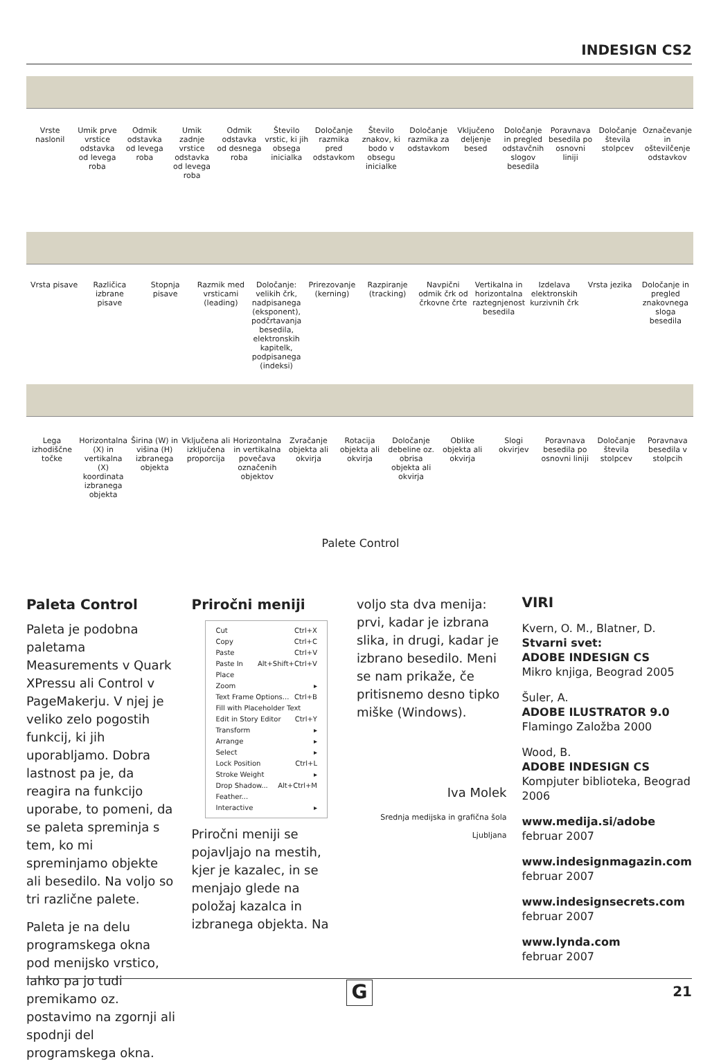INDESIGN CS2
Vrste naslonil Umik prve vrstice odstavka od levega roba
Odmik odstavka od levega roba Umik zadnje vrstice odstavka od levega roba
Odmik odstavka od desnega roba Število vrstic, ki jih obsega inicialka
Določanje razmika pred odstavkom
Število znakov, ki bodo v obsegu inicialke
Določanje razmika za odstavkom Vključeno deljenje besed Določanje in pregled odstavčnih slogov besedila
Poravnava besedila po osnovni liniji
Določanje števila stolpcev Označevanje in oštevilčenje odstavkov
Vrsta pisave Različica izbrane pisave Stopnja pisave Razmik med vrsticami (leading) Določanje: velikih črk, nadpisanega (eksponent), podčrtavanja besedila, elektronskih kapitelk, podpisanega (indeksi)
Prirezovanje (kerning) Razpiranje (tracking) Navpični odmik črk od črkovne črte
Vertikalna in horizontalna raztegnjenost besedila
Izdelava elektronskih kurzivnih črk
Vrsta jezika Določanje in pregled znakovnega sloga besedila
Lega izhodiščne točke Horizontalna (X) in vertikalna (X) koordinata izbranega objekta
Širina (W) in višina (H) izbranega objekta
Vključena ali izključena proporcija
Horizontalna in vertikalna povečava označenih objektov
Zvračanje objekta ali okvirja Rotacija objekta ali okvirja Določanje debeline oz. obrisa objekta ali okvirja
Oblike objekta ali okvirja Slogi okvirjev Poravnava besedila po osnovni liniji
Določanje števila stolpcev Poravnava besedila v stolpcih
Palete Control
Paleta Control
Paleta je podobna paletama Measurements v Quark XPressu ali Control v PageMakerju. V njej je veliko zelo pogostih funkcij, ki jih uporabljamo. Dobra lastnost pa je, da reagira na funkcijo uporabe, to pomeni, da se paleta spreminja s tem, ko mi spreminjamo objekte ali besedilo. Na voljo so tri različne palete.
Paleta je na delu programskega okna pod menijsko vrstico, lahko pa jo tudi premikamo oz. postavimo na zgornji ali spodnji del programskega okna.
Priročni meniji
Cut Ctrl+X
Copy Ctrl+C
Paste Ctrl+V
Paste In Place Alt+Shift+Ctrl+V
Zoom ▸
Text Frame Options... Ctrl+B
Fill with Placeholder Text
Edit in Story Editor Ctrl+Y
Transform ▸
Arrange ▸
Select ▸
Lock Position Ctrl+L
Stroke Weight ▸
Drop Shadow... Alt+Ctrl+M
Feather...
Interactive ▸
Priročni meniji se pojavljajo na mestih, kjer je kazalec, in se menjajo glede na položaj kazalca in izbranega objekta. Na
voljo sta dva menija: prvi, kadar je izbrana slika, in drugi, kadar je izbrano besedilo. Meni se nam prikaže, če pritisnemo desno tipko miške (Windows).
Iva Molek
Srednja medijska in grafična šola Ljubljana
VIRI
Kvern, O. M., Blatner, D.
Stvarni svet:
ADOBE INDESIGN CS
Mikro knjiga, Beograd 2005
Šuler, A.
ADOBE ILUSTRATOR 9.0
Flamingo Založba 2000
Wood, B.
ADOBE INDESIGN CS
Kompjuter biblioteka, Beograd 2006
www.medija.si/adobe
februar 2007
www.indesignmagazin.com
februar 2007
www.indesignsecrets.com
februar 2007
www.lynda.com
februar 2007
21 G